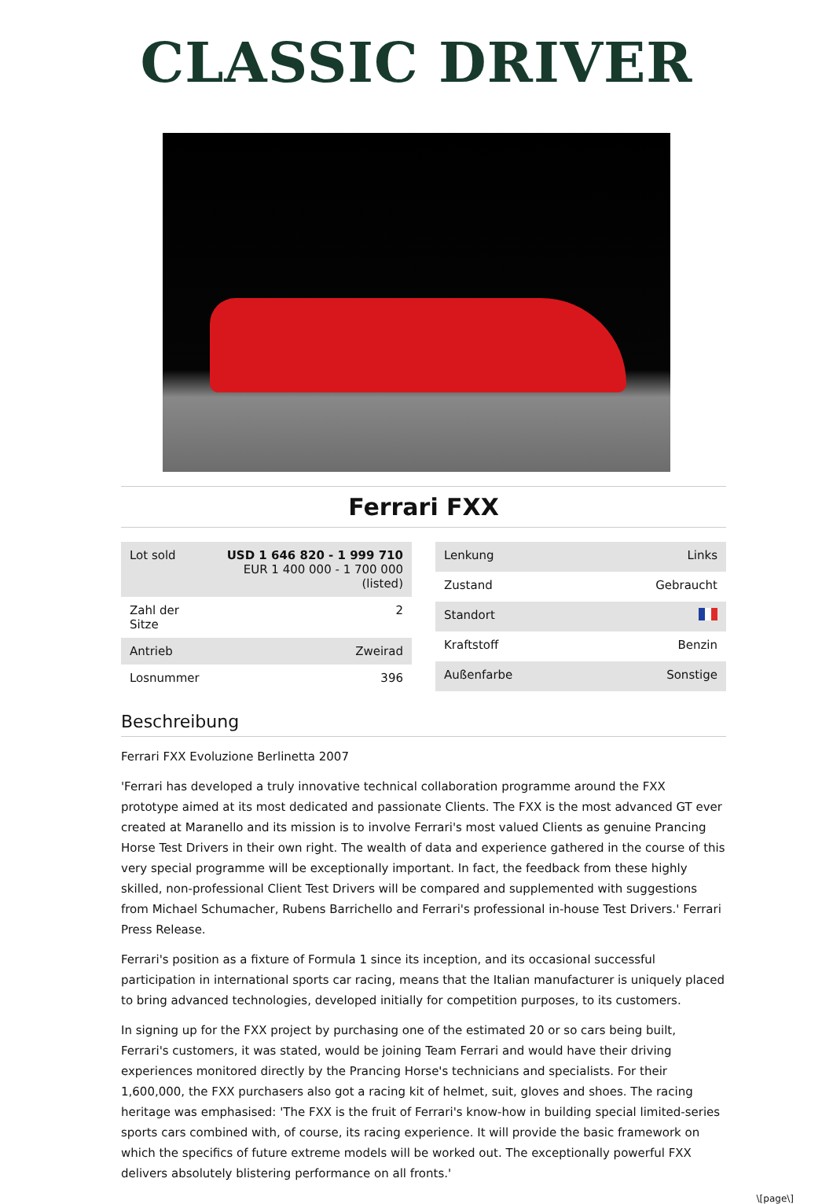CLASSIC DRIVER
Ferrari FXX
| Lot sold | USD 1 646 820 - 1 999 710 EUR 1 400 000 - 1 700 000 (listed) |
| Zahl der Sitze | 2 |
| Antrieb | Zweirad |
| Losnummer | 396 |
| Lenkung | Links |
| Zustand | Gebraucht |
| Standort | |
| Kraftstoff | Benzin |
| Außenfarbe | Sonstige |
Beschreibung
Ferrari FXX Evoluzione Berlinetta 2007
'Ferrari has developed a truly innovative technical collaboration programme around the FXX prototype aimed at its most dedicated and passionate Clients. The FXX is the most advanced GT ever created at Maranello and its mission is to involve Ferrari's most valued Clients as genuine Prancing Horse Test Drivers in their own right. The wealth of data and experience gathered in the course of this very special programme will be exceptionally important. In fact, the feedback from these highly skilled, non-professional Client Test Drivers will be compared and supplemented with suggestions from Michael Schumacher, Rubens Barrichello and Ferrari's professional in-house Test Drivers.' Ferrari Press Release.
Ferrari's position as a fixture of Formula 1 since its inception, and its occasional successful participation in international sports car racing, means that the Italian manufacturer is uniquely placed to bring advanced technologies, developed initially for competition purposes, to its customers.
In signing up for the FXX project by purchasing one of the estimated 20 or so cars being built, Ferrari's customers, it was stated, would be joining Team Ferrari and would have their driving experiences monitored directly by the Prancing Horse's technicians and specialists. For their 1,600,000, the FXX purchasers also got a racing kit of helmet, suit, gloves and shoes. The racing heritage was emphasised: 'The FXX is the fruit of Ferrari's know-how in building special limited-series sports cars combined with, of course, its racing experience. It will provide the basic framework on which the specifics of future extreme models will be worked out. The exceptionally powerful FXX delivers absolutely blistering performance on all fronts.'
\[page\]